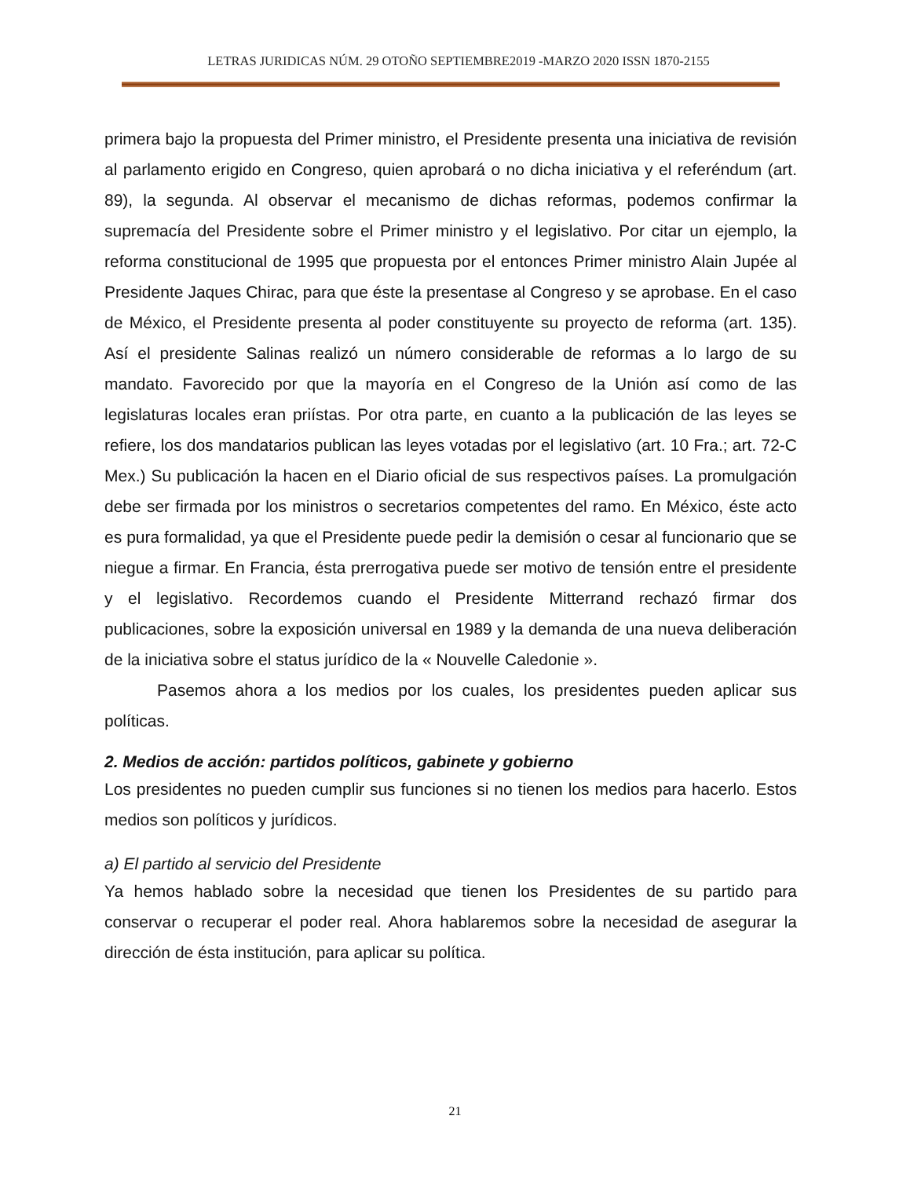LETRAS JURIDICAS NÚM. 29 OTOÑO SEPTIEMBRE2019 -MARZO 2020 ISSN 1870-2155
primera bajo la propuesta del Primer ministro, el Presidente presenta una iniciativa de revisión al parlamento erigido en Congreso, quien aprobará o no dicha iniciativa y el referéndum (art. 89), la segunda. Al observar el mecanismo de dichas reformas, podemos confirmar la supremacía del Presidente sobre el Primer ministro y el legislativo. Por citar un ejemplo, la reforma constitucional de 1995 que propuesta por el entonces Primer ministro Alain Jupée al Presidente Jaques Chirac, para que éste la presentase al Congreso y se aprobase. En el caso de México, el Presidente presenta al poder constituyente su proyecto de reforma (art. 135). Así el presidente Salinas realizó un número considerable de reformas a lo largo de su mandato. Favorecido por que la mayoría en el Congreso de la Unión así como de las legislaturas locales eran priístas. Por otra parte, en cuanto a la publicación de las leyes se refiere, los dos mandatarios publican las leyes votadas por el legislativo (art. 10 Fra.; art. 72-C Mex.) Su publicación la hacen en el Diario oficial de sus respectivos países. La promulgación debe ser firmada por los ministros o secretarios competentes del ramo. En México, éste acto es pura formalidad, ya que el Presidente puede pedir la demisión o cesar al funcionario que se niegue a firmar. En Francia, ésta prerrogativa puede ser motivo de tensión entre el presidente y el legislativo. Recordemos cuando el Presidente Mitterrand rechazó firmar dos publicaciones, sobre la exposición universal en 1989 y la demanda de una nueva deliberación de la iniciativa sobre el status jurídico de la « Nouvelle Caledonie ».
Pasemos ahora a los medios por los cuales, los presidentes pueden aplicar sus políticas.
2. Medios de acción: partidos políticos, gabinete y gobierno
Los presidentes no pueden cumplir sus funciones si no tienen los medios para hacerlo. Estos medios son políticos y jurídicos.
a) El partido al servicio del Presidente
Ya hemos hablado sobre la necesidad que tienen los Presidentes de su partido para conservar o recuperar el poder real. Ahora hablaremos sobre la necesidad de asegurar la dirección de ésta institución, para aplicar su política.
21